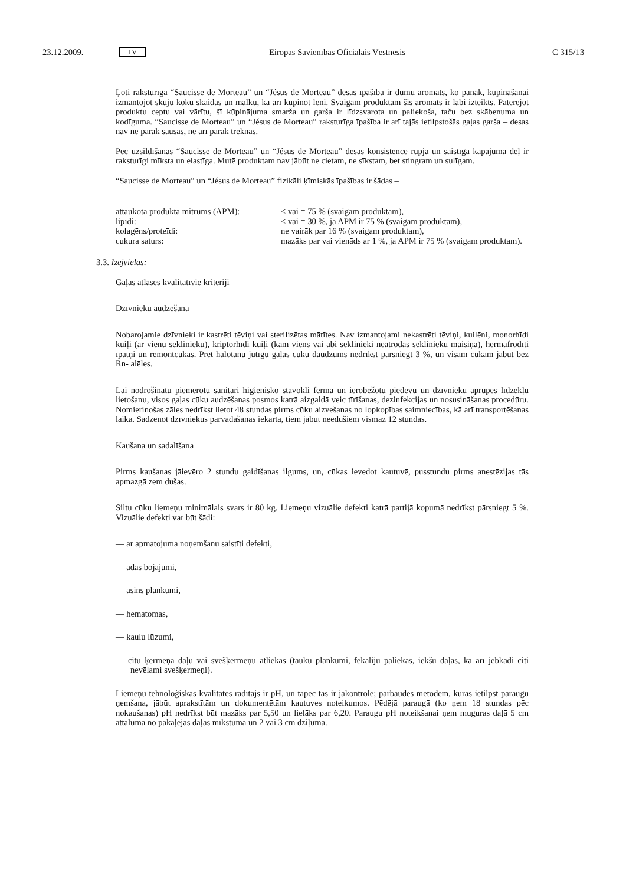23.12.2009. LV Eiropas Savienības Oficiālais Vēstnesis C 315/13
Ļoti raksturīga “Saucisse de Morteau” un “Jésus de Morteau” desas īpašība ir dūmu aromāts, ko panāk, kūpināšanai izmantojot skuju koku skaidas un malku, kā arī kūpinot lēni. Svaigam produktam šis aromāts ir labi izteikts. Patērējot produktu ceptu vai vārītu, šī kūpinājuma smarža un garša ir līdzsvarota un paliekoša, taču bez skābenuma un kodīguma. “Saucisse de Morteau” un “Jésus de Morteau” raksturīga īpašība ir arī tajās ietilpstošās gaļas garša – desas nav ne pārāk sausas, ne arī pārāk treknas.
Pēc uzsildīšanas “Saucisse de Morteau” un “Jésus de Morteau” desas konsistence rupjā un saistīgā kapājuma dēļ ir raksturīgi mīksta un elastīga. Mutē produktam nav jābūt ne cietam, ne sīkstam, bet stingram un sulīgam.
“Saucisse de Morteau” un “Jésus de Morteau” fizikāli ķīmiskās īpašības ir šādas –
| attaukota produkta mitrums (APM): | < vai = 75 % (svaigam produktam), |
| lipīdi: | < vai = 30 %, ja APM ir 75 % (svaigam produktam), |
| kolagēns/proteīdi: | ne vairāk par 16 % (svaigam produktam), |
| cukura saturs: | mazāks par vai vienāds ar 1 %, ja APM ir 75 % (svaigam produktam). |
3.3. Izejvielas:
Gaļas atlases kvalitatīvie kritēriji
Dzīvnieku audzēšana
Nobarojamie dzīvnieki ir kastrēti tēviņi vai sterilizētas mātītes. Nav izmantojami nekastrēti tēviņi, kuilēni, monorhīdi kuiļi (ar vienu sēklinieku), kriptorhīdi kuiļi (kam viens vai abi sēklinieki neatrodas sēklinieku maisiņā), hermafrodīti īpatņi un remontcūkas. Pret halotānu jutīgu gaļas cūku daudzums nedrīkst pārsniegt 3 %, un visām cūkām jābūt bez Rn- alēles.
Lai nodrošinātu piemērotu sanitāri higiēnisko stāvokli fermā un ierobežotu piedevu un dzīvnieku aprūpes līdzekļu lietošanu, visos gaļas cūku audzēšanas posmos katrā aizgaldā veic tīrīšanas, dezinfekcijas un nosusināšanas procedūru. Nomierinošas zāles nedrīkst lietot 48 stundas pirms cūku aizvešanas no lopkopības saimniecības, kā arī transportēšanas laikā. Sadzenot dzīvniekus pārvadāšanas iekārtā, tiem jābūt neēdušiem vismaz 12 stundas.
Kaušana un sadalīšana
Pirms kaušanas jāievēro 2 stundu gaidīšanas ilgums, un, cūkas ievedot kautuvē, pusstundu pirms anestēzijas tās apmazgā zem dušas.
Siltu cūku liemeņu minimālais svars ir 80 kg. Liemeņu vizuālie defekti katrā partijā kopumā nedrīkst pārsniegt 5 %. Vizuālie defekti var būt šādi:
— ar apmatojuma noņemšanu saistīti defekti,
— ādas bojājumi,
— asins plankumi,
— hematomas,
— kaulu lūzumi,
— citu ķermeņa daļu vai svešķermeņu atliekas (tauku plankumi, fekāliju paliekas, iekšu daļas, kā arī jebkādi citi nevēlami svešķermeņi).
Liemeņu tehnoloģiskās kvalitātes rādītājs ir pH, un tāpēc tas ir jākontrolē; pārbaudes metodēm, kurās ietilpst paraugu ņemšana, jābūt aprakstītām un dokumentētām kautuves noteikumos. Pēdējā paraugā (ko ņem 18 stundas pēc nokaušanas) pH nedrīkst būt mazāks par 5,50 un lielāks par 6,20. Paraugu pH noteikšanai ņem muguras daļā 5 cm attālumā no pakaļējās daļas mīkstuma un 2 vai 3 cm dziļumā.